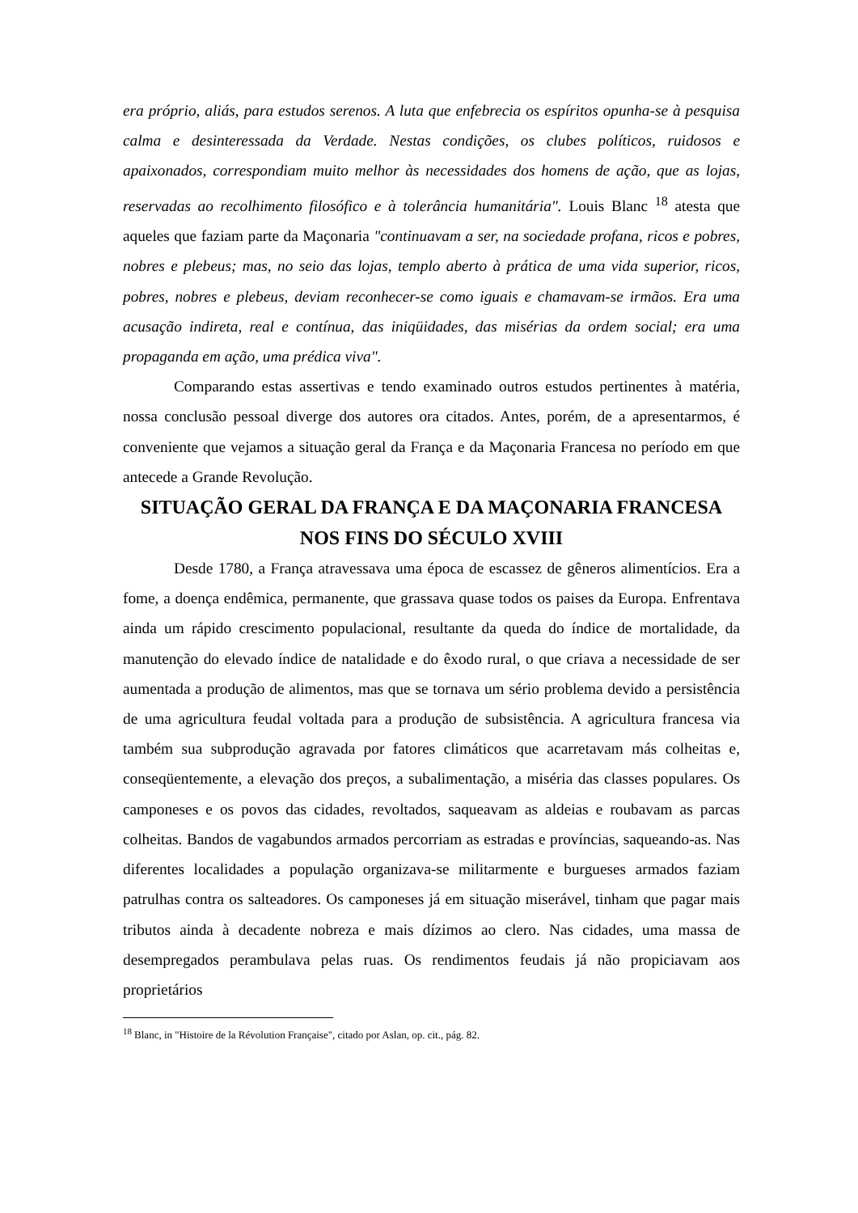era próprio, aliás, para estudos serenos. A luta que enfebrecia os espíritos opunha-se à pesquisa calma e desinteressada da Verdade. Nestas condições, os clubes políticos, ruidosos e apaixonados, correspondiam muito melhor às necessidades dos homens de ação, que as lojas, reservadas ao recolhimento filosófico e à tolerância humanitária". Louis Blanc <sup>18</sup> atesta que aqueles que faziam parte da Maçonaria "continuavam a ser, na sociedade profana, ricos e pobres, nobres e plebeus; mas, no seio das lojas, templo aberto à prática de uma vida superior, ricos, pobres, nobres e plebeus, deviam reconhecer-se como iguais e chamavam-se irmãos. Era uma acusação indireta, real e contínua, das iniqüidades, das misérias da ordem social; era uma propaganda em ação, uma prédica viva".
Comparando estas assertivas e tendo examinado outros estudos pertinentes à matéria, nossa conclusão pessoal diverge dos autores ora citados. Antes, porém, de a apresentarmos, é conveniente que vejamos a situação geral da França e da Maçonaria Francesa no período em que antecede a Grande Revolução.
SITUAÇÃO GERAL DA FRANÇA E DA MAÇONARIA FRANCESA NOS FINS DO SÉCULO XVIII
Desde 1780, a França atravessava uma época de escassez de gêneros alimentícios. Era a fome, a doença endêmica, permanente, que grassava quase todos os paises da Europa. Enfrentava ainda um rápido crescimento populacional, resultante da queda do índice de mortalidade, da manutenção do elevado índice de natalidade e do êxodo rural, o que criava a necessidade de ser aumentada a produção de alimentos, mas que se tornava um sério problema devido a persistência de uma agricultura feudal voltada para a produção de subsistência. A agricultura francesa via também sua subprodução agravada por fatores climáticos que acarretavam más colheitas e, conseqüentemente, a elevação dos preços, a subalimentação, a miséria das classes populares. Os camponeses e os povos das cidades, revoltados, saqueavam as aldeias e roubavam as parcas colheitas. Bandos de vagabundos armados percorriam as estradas e províncias, saqueando-as. Nas diferentes localidades a população organizava-se militarmente e burgueses armados faziam patrulhas contra os salteadores. Os camponeses já em situação miserável, tinham que pagar mais tributos ainda à decadente nobreza e mais dízimos ao clero. Nas cidades, uma massa de desempregados perambulava pelas ruas. Os rendimentos feudais já não propiciavam aos proprietários
<sup>18</sup> Blanc, in "Histoire de la Révolution Française", citado por Aslan, op. cit., pág. 82.